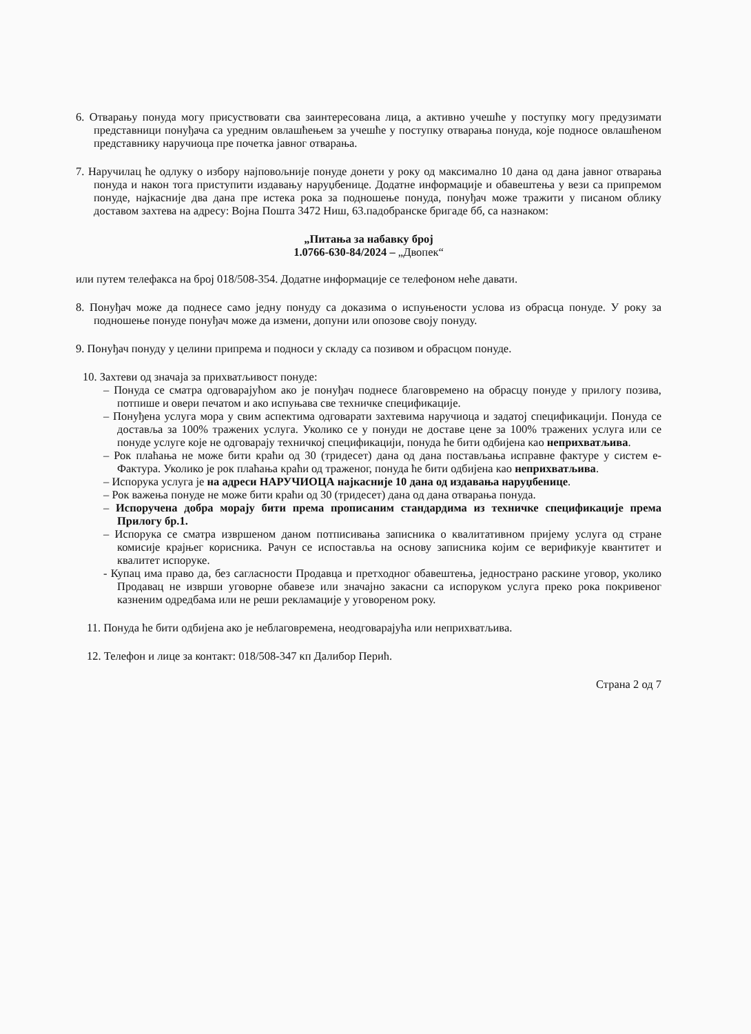6. Отварању понуда могу присуствовати сва заинтересована лица, а активно учешће у поступку могу предузимати представници понуђача са уредним овлашћењем за учешће у поступку отварања понуда, које подносе овлашћеном представнику наручиоца пре почетка јавног отварања.
7. Наручилац ће одлуку о избору најповољније понуде донети у року од максимално 10 дана од дана јавног отварања понуда и након тога приступити издавању наруџбенице. Додатне информације и обавештења у вези са припремом понуде, најкасније два дана пре истека рока за подношење понуда, понуђач може тражити у писаном облику доставом захтева на адресу: Војна Пошта 3472 Ниш, 63.падобранске бригаде бб, са назнаком:
„Питања за набавку број
1.0766-630-84/2024 – „Двопек“
или путем телефакса на број 018/508-354. Додатне информације се телефоном неће давати.
8. Понуђач може да поднесе само једну понуду са доказима о испуњености услова из обрасца понуде. У року за подношење понуде понуђач може да измени, допуни или опозове своју понуду.
9. Понуђач понуду у целини припрема и подноси у складу са позивом и обрасцом понуде.
10. Захтеви од значаја за прихватљивост понуде:
– Понуда се сматра одговарајућом ако је понуђач поднесе благовремено на обрасцу понуде у прилогу позива, потпише и овери печатом и ако испуњава све техничке спецификације.
– Понуђена услуга мора у свим аспектима одговарати захтевима наручиоца и задатој спецификацији. Понуда се доставља за 100% тражених услуга. Уколико се у понуди не доставе цене за 100% тражених услуга или се понуде услуге које не одговарају техничкој спецификацији, понуда ће бити одбијена као неприхватљива.
– Рок плаћања не може бити краћи од 30 (тридесет) дана од дана постављања исправне фактуре у систем е-Фактура. Уколико је рок плаћања краћи од траженог, понуда ће бити одбијена као неприхватљива.
– Испорука услуга је на адреси НАРУЧИОЦА најкасније 10 дана од издавања наруџбенице.
– Рок важења понуде не може бити краћи од 30 (тридесет) дана од дана отварања понуда.
– Испоручена добра морају бити према прописаним стандардима из техничке спецификације према Прилогу бр.1.
– Испорука се сматра извршеном даном потписивања записника о квалитативном пријему услуга од стране комисије крајњег корисника. Рачун се испоставља на основу записника којим се верификује квантитет и квалитет испоруке.
- Купац има право да, без сагласности Продавца и претходног обавештења, једнострано раскине уговор, уколико Продавац не изврши уговорне обавезе или значајно закасни са испоруком услуга преко рока покривеног казненим одредбама или не реши рекламације у уговореном року.
11. Понуда ће бити одбијена ако је неблаговремена, неодговарајућа или неприхватљива.
12. Телефон и лице за контакт: 018/508-347 кп Далибор Перић.
Страна 2 од 7